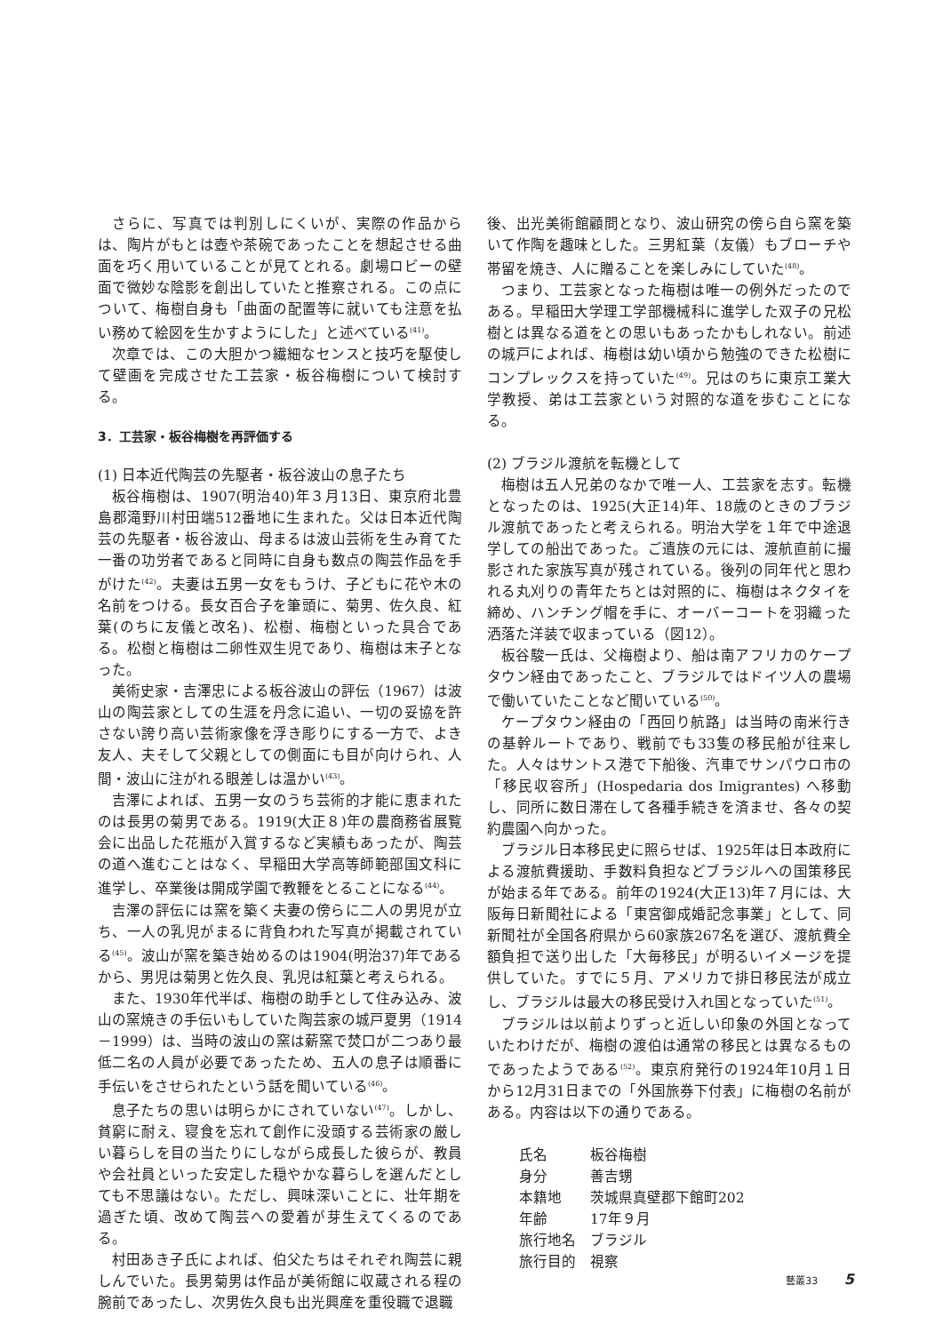さらに、写真では判別しにくいが、実際の作品からは、陶片がもとは壺や茶碗であったことを想起させる曲面を巧く用いていることが見てとれる。劇場ロビーの壁面で微妙な陰影を創出していたと推察される。この点について、梅樹自身も「曲面の配置等に就いても注意を払い務めて絵図を生かすようにした」と述べている<sup>(41)</sup>。
次章では、この大胆かつ繊細なセンスと技巧を駆使して壁画を完成させた工芸家・板谷梅樹について検討する。
3．工芸家・板谷梅樹を再評価する
(1) 日本近代陶芸の先駆者・板谷波山の息子たち
板谷梅樹は、1907(明治40)年３月13日、東京府北豊島郡滝野川村田端512番地に生まれた。父は日本近代陶芸の先駆者・板谷波山、母まるは波山芸術を生み育てた一番の功労者であると同時に自身も数点の陶芸作品を手がけた<sup>(42)</sup>。夫妻は五男一女をもうけ、子どもに花や木の名前をつける。長女百合子を筆頭に、菊男、佐久良、紅葉(のちに友儀と改名)、松樹、梅樹といった具合である。松樹と梅樹は二卵性双生児であり、梅樹は末子となった。
美術史家・吉澤忠による板谷波山の評伝（1967）は波山の陶芸家としての生涯を丹念に追い、一切の妥協を許さない誇り高い芸術家像を浮き彫りにする一方で、よき友人、夫そして父親としての側面にも目が向けられ、人間・波山に注がれる眼差しは温かい<sup>(43)</sup>。
吉澤によれば、五男一女のうち芸術的才能に恵まれたのは長男の菊男である。1919(大正８)年の農商務省展覧会に出品した花瓶が入賞するなど実績もあったが、陶芸の道へ進むことはなく、早稲田大学高等師範部国文科に進学し、卒業後は開成学園で教鞭をとることになる<sup>(44)</sup>。
吉澤の評伝には窯を築く夫妻の傍らに二人の男児が立ち、一人の乳児がまるに背負われた写真が掲載されている<sup>(45)</sup>。波山が窯を築き始めるのは1904(明治37)年であるから、男児は菊男と佐久良、乳児は紅葉と考えられる。
また、1930年代半ば、梅樹の助手として住み込み、波山の窯焼きの手伝いもしていた陶芸家の城戸夏男（1914－1999）は、当時の波山の窯は薪窯で焚口が二つあり最低二名の人員が必要であったため、五人の息子は順番に手伝いをさせられたという話を聞いている<sup>(46)</sup>。
息子たちの思いは明らかにされていない<sup>(47)</sup>。しかし、貧窮に耐え、寝食を忘れて創作に没頭する芸術家の厳しい暮らしを目の当たりにしながら成長した彼らが、教員や会社員といった安定した穏やかな暮らしを選んだとしても不思議はない。ただし、興味深いことに、壮年期を過ぎた頃、改めて陶芸への愛着が芽生えてくるのである。
村田あき子氏によれば、伯父たちはそれぞれ陶芸に親しんでいた。長男菊男は作品が美術館に収蔵される程の腕前であったし、次男佐久良も出光興産を重役職で退職
後、出光美術館顧問となり、波山研究の傍ら自ら窯を築いて作陶を趣味とした。三男紅葉（友儀）もブローチや帯留を焼き、人に贈ることを楽しみにしていた<sup>(48)</sup>。
つまり、工芸家となった梅樹は唯一の例外だったのである。早稲田大学理工学部機械科に進学した双子の兄松樹とは異なる道をとの思いもあったかもしれない。前述の城戸によれば、梅樹は幼い頃から勉強のできた松樹にコンプレックスを持っていた<sup>(49)</sup>。兄はのちに東京工業大学教授、弟は工芸家という対照的な道を歩むことになる。
(2) ブラジル渡航を転機として
梅樹は五人兄弟のなかで唯一人、工芸家を志す。転機となったのは、1925(大正14)年、18歳のときのブラジル渡航であったと考えられる。明治大学を１年で中途退学しての船出であった。ご遺族の元には、渡航直前に撮影された家族写真が残されている。後列の同年代と思われる丸刈りの青年たちとは対照的に、梅樹はネクタイを締め、ハンチング帽を手に、オーバーコートを羽織った洒落た洋装で収まっている（図12）。
板谷駿一氏は、父梅樹より、船は南アフリカのケープタウン経由であったこと、ブラジルではドイツ人の農場で働いていたことなど聞いている<sup>(50)</sup>。
ケープタウン経由の「西回り航路」は当時の南米行きの基幹ルートであり、戦前でも33隻の移民船が往来した。人々はサントス港で下船後、汽車でサンパウロ市の「移民収容所」(Hospedaria dos Imigrantes) へ移動し、同所に数日滞在して各種手続きを済ませ、各々の契約農園へ向かった。
ブラジル日本移民史に照らせば、1925年は日本政府による渡航費援助、手数料負担などブラジルへの国策移民が始まる年である。前年の1924(大正13)年７月には、大阪毎日新聞社による「東宮御成婚記念事業」として、同新聞社が全国各府県から60家族267名を選び、渡航費全額負担で送り出した「大毎移民」が明るいイメージを提供していた。すでに５月、アメリカで排日移民法が成立し、ブラジルは最大の移民受け入れ国となっていた<sup>(51)</sup>。
ブラジルは以前よりずっと近しい印象の外国となっていたわけだが、梅樹の渡伯は通常の移民とは異なるものであったようである<sup>(52)</sup>。東京府発行の1924年10月１日から12月31日までの「外国旅券下付表」に梅樹の名前がある。内容は以下の通りである。
| 氏名 | 板谷梅樹 |
| 身分 | 善吉甥 |
| 本籍地 | 茨城県真壁郡下館町202 |
| 年齢 | 17年９月 |
| 旅行地名 | ブラジル |
| 旅行目的 | 視察 |
藝叢33 5